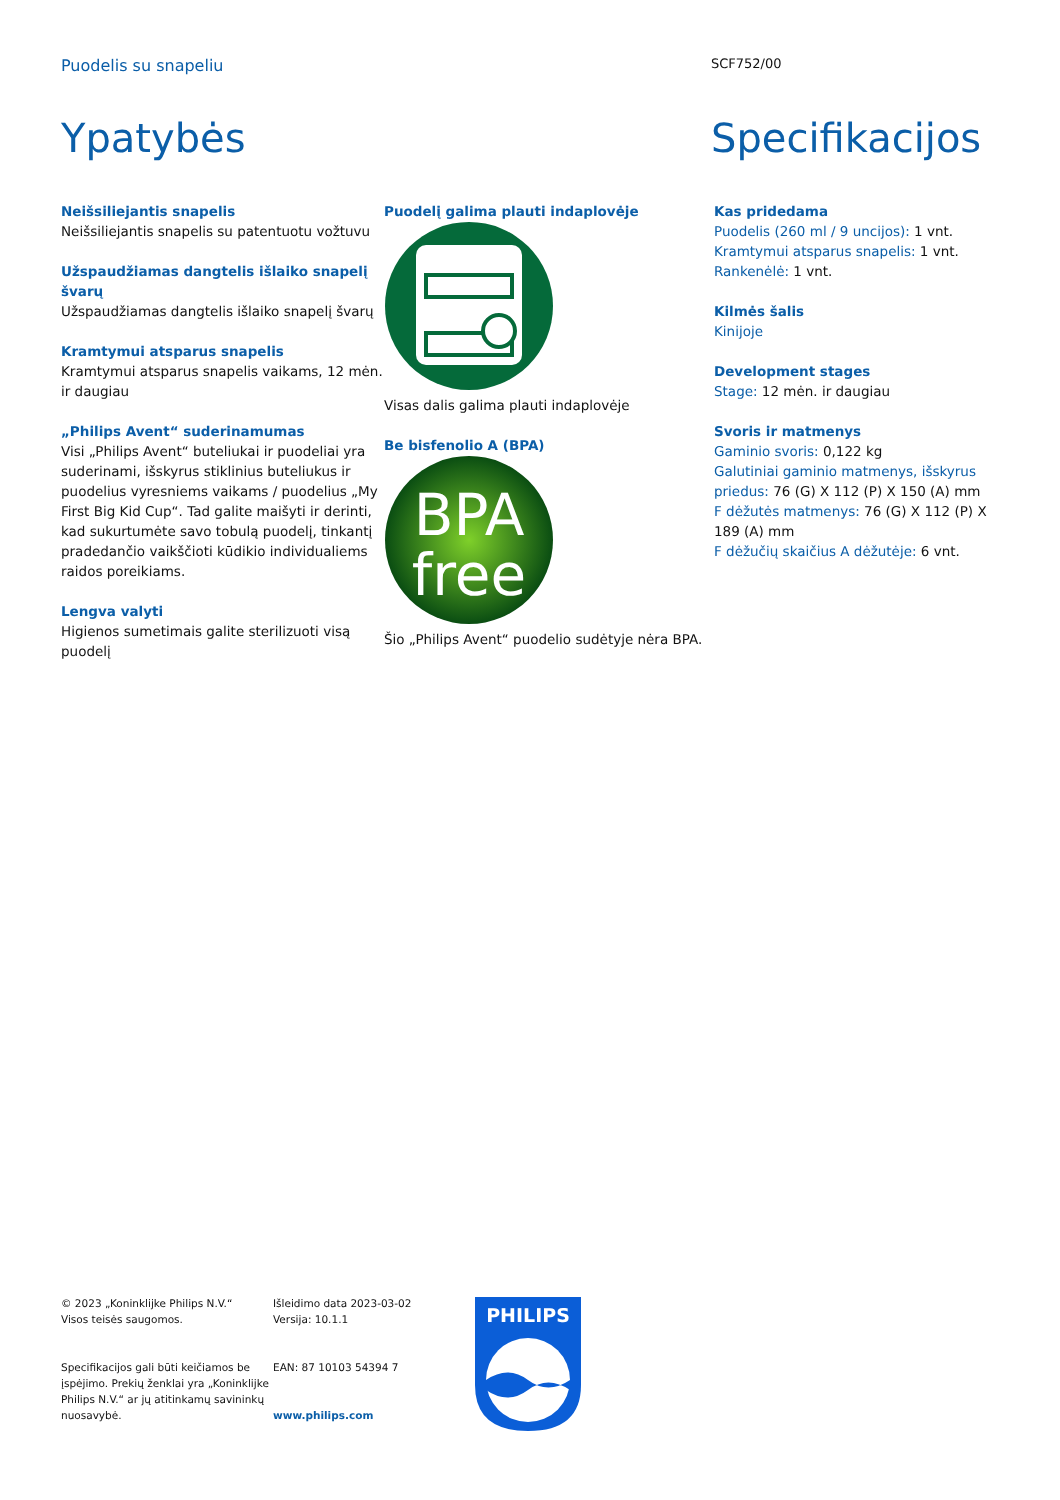Puodelis su snapeliu
SCF752/00
Ypatybės Specifikacijos
Neišsiliejantis snapelis
Neišsiliejantis snapelis su patentuotu vožtuvu
Užspaudžiamas dangtelis išlaiko snapelį švarų
Užspaudžiamas dangtelis išlaiko snapelį švarų
Kramtymui atsparus snapelis
Kramtymui atsparus snapelis vaikams, 12 mėn. ir daugiau
„Philips Avent“ suderinamumas
Visi „Philips Avent“ buteliukai ir puodeliai yra suderinami, išskyrus stiklinius buteliukus ir puodelius vyresniems vaikams / puodelius „My First Big Kid Cup“. Tad galite maišyti ir derinti, kad sukurtumėte savo tobulą puodelį, tinkantį pradedančio vaikščioti kūdikio individualiems raidos poreikiams.
Lengva valyti
Higienos sumetimais galite sterilizuoti visą puodelį
Puodelį galima plauti indaplovėje
Visas dalis galima plauti indaplovėje
Be bisfenolio A (BPA)
BPA
free
Šio „Philips Avent“ puodelio sudėtyje nėra BPA.
Kas pridedama
Puodelis (260 ml / 9 uncijos): 1 vnt.
Kramtymui atsparus snapelis: 1 vnt.
Rankenėlė: 1 vnt.
Kilmės šalis
Kinijoje
Development stages
Stage: 12 mėn. ir daugiau
Svoris ir matmenys
Gaminio svoris: 0,122 kg
Galutiniai gaminio matmenys, išskyrus priedus: 76 (G) X 112 (P) X 150 (A) mm
F dėžutės matmenys: 76 (G) X 112 (P) X 189 (A) mm
F dėžučių skaičius A dėžutėje: 6 vnt.
© 2023 „Koninklijke Philips N.V.“
Visos teisės saugomos.
Specifikacijos gali būti keičiamos be įspėjimo. Prekių ženklai yra „Koninklijke Philips N.V.“ ar jų atitinkamų savininkų nuosavybė.
Išleidimo data 2023-03-02
Versija: 10.1.1
EAN: 87 10103 54394 7
www.philips.com
PHILIPS